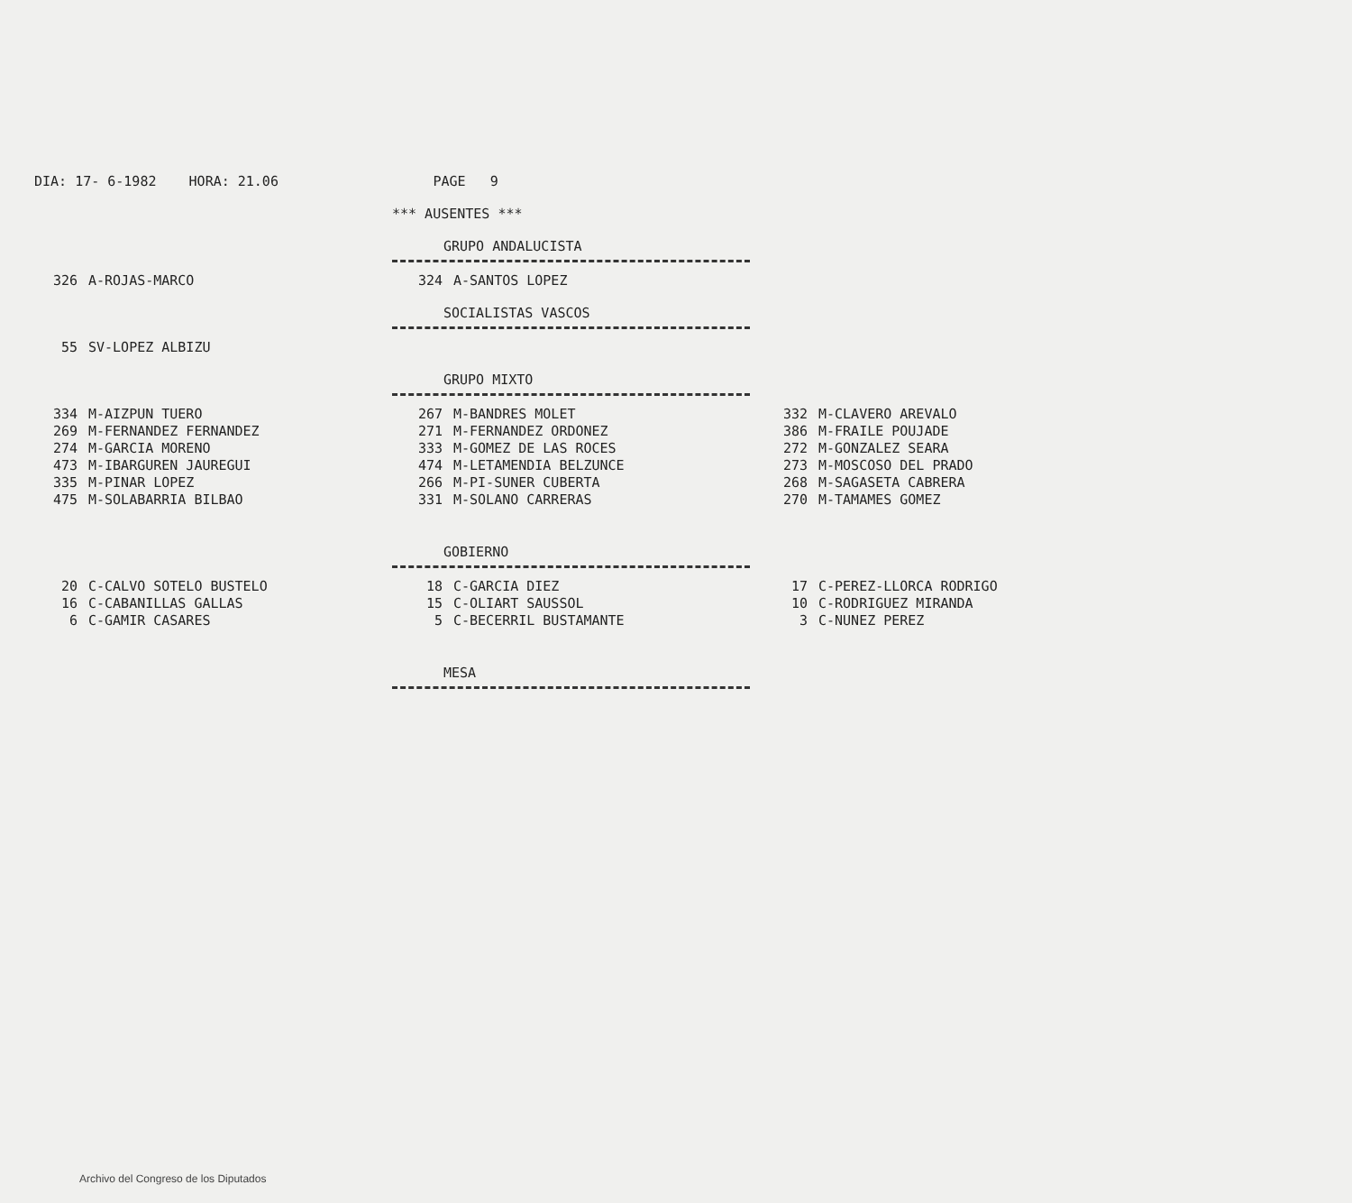DIA: 17- 6-1982 HORA: 21.06 PAGE 9
*** AUSENTES ***
GRUPO ANDALUCISTA
| 326 | A-ROJAS-MARCO | 324 | A-SANTOS LOPEZ |
SOCIALISTAS VASCOS
| 55 | SV-LOPEZ ALBIZU |
GRUPO MIXTO
| 334 | M-AIZPUN TUERO | 267 | M-BANDRES MOLET | 332 | M-CLAVERO AREVALO |
| 269 | M-FERNANDEZ FERNANDEZ | 271 | M-FERNANDEZ ORDONEZ | 386 | M-FRAILE POUJADE |
| 274 | M-GARCIA MORENO | 333 | M-GOMEZ DE LAS ROCES | 272 | M-GONZALEZ SEARA |
| 473 | M-IBARGUREN JAUREGUI | 474 | M-LETAMENDIA BELZUNCE | 273 | M-MOSCOSO DEL PRADO |
| 335 | M-PINAR LOPEZ | 266 | M-PI-SUNER CUBERTA | 268 | M-SAGASETA CABRERA |
| 475 | M-SOLABARRIA BILBAO | 331 | M-SOLANO CARRERAS | 270 | M-TAMAMES GOMEZ |
GOBIERNO
| 20 | C-CALVO SOTELO BUSTELO | 18 | C-GARCIA DIEZ | 17 | C-PEREZ-LLORCA RODRIGO |
| 16 | C-CABANILLAS GALLAS | 15 | C-OLIART SAUSSOL | 10 | C-RODRIGUEZ MIRANDA |
| 6 | C-GAMIR CASARES | 5 | C-BECERRIL BUSTAMANTE | 3 | C-NUNEZ PEREZ |
MESA
Archivo del Congreso de los Diputados